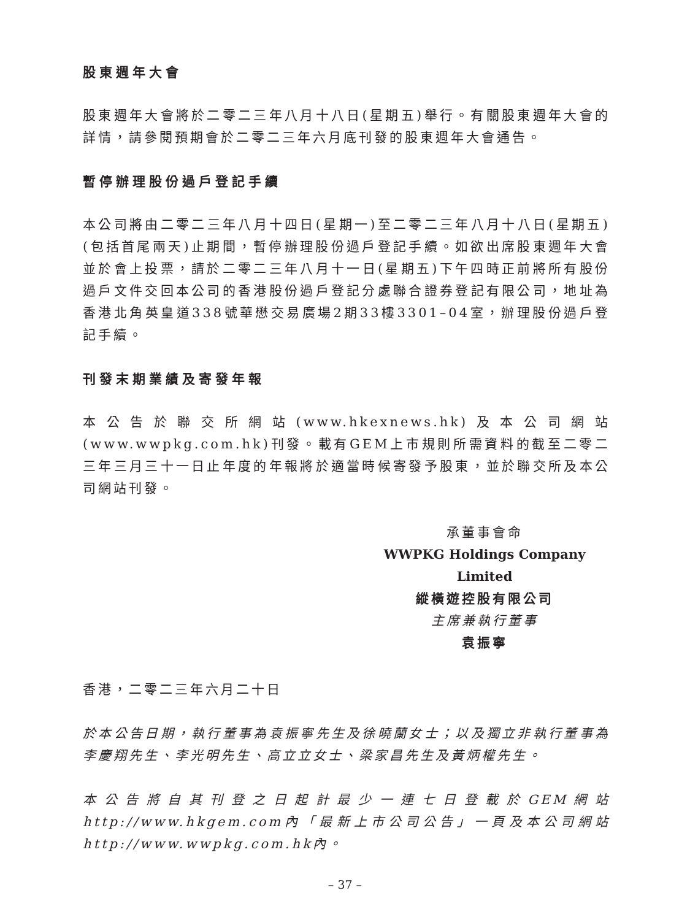股東週年大會
股東週年大會將於二零二三年八月十八日(星期五)舉行。有關股東週年大會的詳情，請參閱預期會於二零二三年六月底刊發的股東週年大會通告。
暫停辦理股份過戶登記手續
本公司將由二零二三年八月十四日(星期一)至二零二三年八月十八日(星期五)(包括首尾兩天)止期間，暫停辦理股份過戶登記手續。如欲出席股東週年大會並於會上投票，請於二零二三年八月十一日(星期五)下午四時正前將所有股份過戶文件交回本公司的香港股份過戶登記分處聯合證券登記有限公司，地址為香港北角英皇道338號華懋交易廣場2期33樓3301–04室，辦理股份過戶登記手續。
刊發末期業績及寄發年報
本公告於聯交所網站(www.hkexnews.hk)及本公司網站(www.wwpkg.com.hk)刊發。載有GEM上市規則所需資料的截至二零二三年三月三十一日止年度的年報將於適當時候寄發予股東，並於聯交所及本公司網站刊發。
承董事會命
WWPKG Holdings Company Limited
縱橫遊控股有限公司
主席兼執行董事
袁振寧
香港，二零二三年六月二十日
於本公告日期，執行董事為袁振寧先生及徐曉蘭女士；以及獨立非執行董事為李慶翔先生、李光明先生、高立立女士、梁家昌先生及黃炳權先生。
本公告將自其刊登之日起計最少一連七日登載於GEM網站http://www.hkgem.com內「最新上市公司公告」一頁及本公司網站http://www.wwpkg.com.hk內。
– 37 –